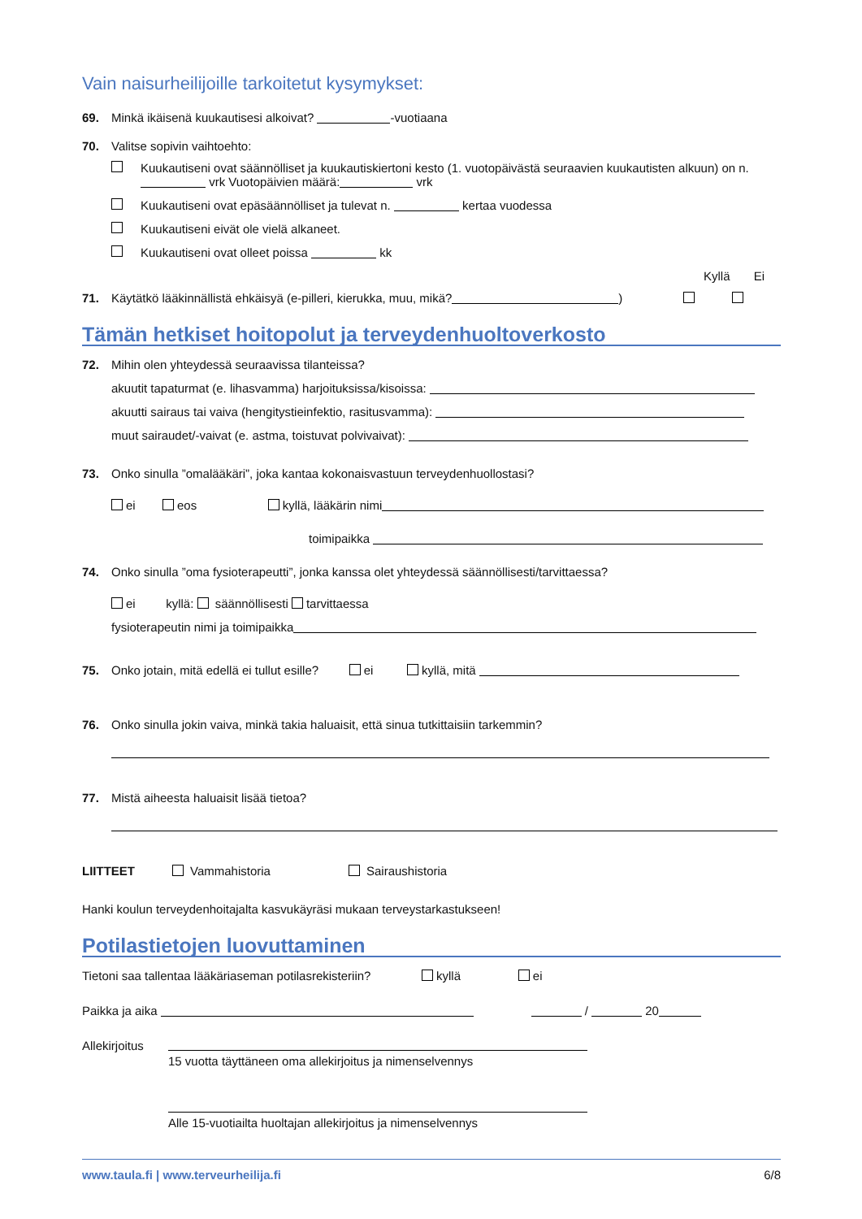Vain naisurheilijoille tarkoitetut kysymykset:
69. Minkä ikäisenä kuukautisesi alkoivat? -vuotiaana
70. Valitse sopivin vaihtoehto:
Kuukautiseni ovat säännölliset ja kuukautiskiertoni kesto (1. vuotopäivästä seuraavien kuukautisten alkuun) on n. vrk Vuotopäivien määrä: vrk
Kuukautiseni ovat epäsäännölliset ja tulevat n. kertaa vuodessa
Kuukautiseni eivät ole vielä alkaneet.
Kuukautiseni ovat olleet poissa kk
Kyllä Ei
71. Käytätkö lääkinnällistä ehkäisyä (e-pilleri, kierukka, muu, mikä? )
Tämän hetkiset hoitopolut ja terveydenhuoltoverkosto
72. Mihin olen yhteydessä seuraavissa tilanteissa?
akuutit tapaturmat (e. lihasvamma) harjoituksissa/kisoissa:
akuutti sairaus tai vaiva (hengitystieinfektio, rasitusvamma):
muut sairaudet/-vaivat (e. astma, toistuvat polvivaivat):
73. Onko sinulla ”omalääkäri”, joka kantaa kokonaisvastuun terveydenhuollostasi?
ei eos kyllä, lääkärin nimi
toimipaikka
74. Onko sinulla ”oma fysioterapeutti”, jonka kanssa olet yhteydessä säännöllisesti/tarvittaessa?
ei kyllä: säännöllisesti tarvittaessa
fysioterapeutin nimi ja toimipaikka
75. Onko jotain, mitä edellä ei tullut esille? ei kyllä, mitä
76. Onko sinulla jokin vaiva, minkä takia haluaisit, että sinua tutkittaisiin tarkemmin?
77. Mistä aiheesta haluaisit lisää tietoa?
LIITTEET Vammahistoria Sairaushistoria
Hanki koulun terveydenhoitajalta kasvukäyräsi mukaan terveystarkastukseen!
Potilastietojen luovuttaminen
Tietoni saa tallentaa lääkäriaseman potilasrekisteriin? kyllä ei
Paikka ja aika / 20
Allekirjoitus
15 vuotta täyttäneen oma allekirjoitus ja nimenselvennys
Alle 15-vuotiailta huoltajan allekirjoitus ja nimenselvennys
www.taula.fi | www.terveurheilija.fi 6/8